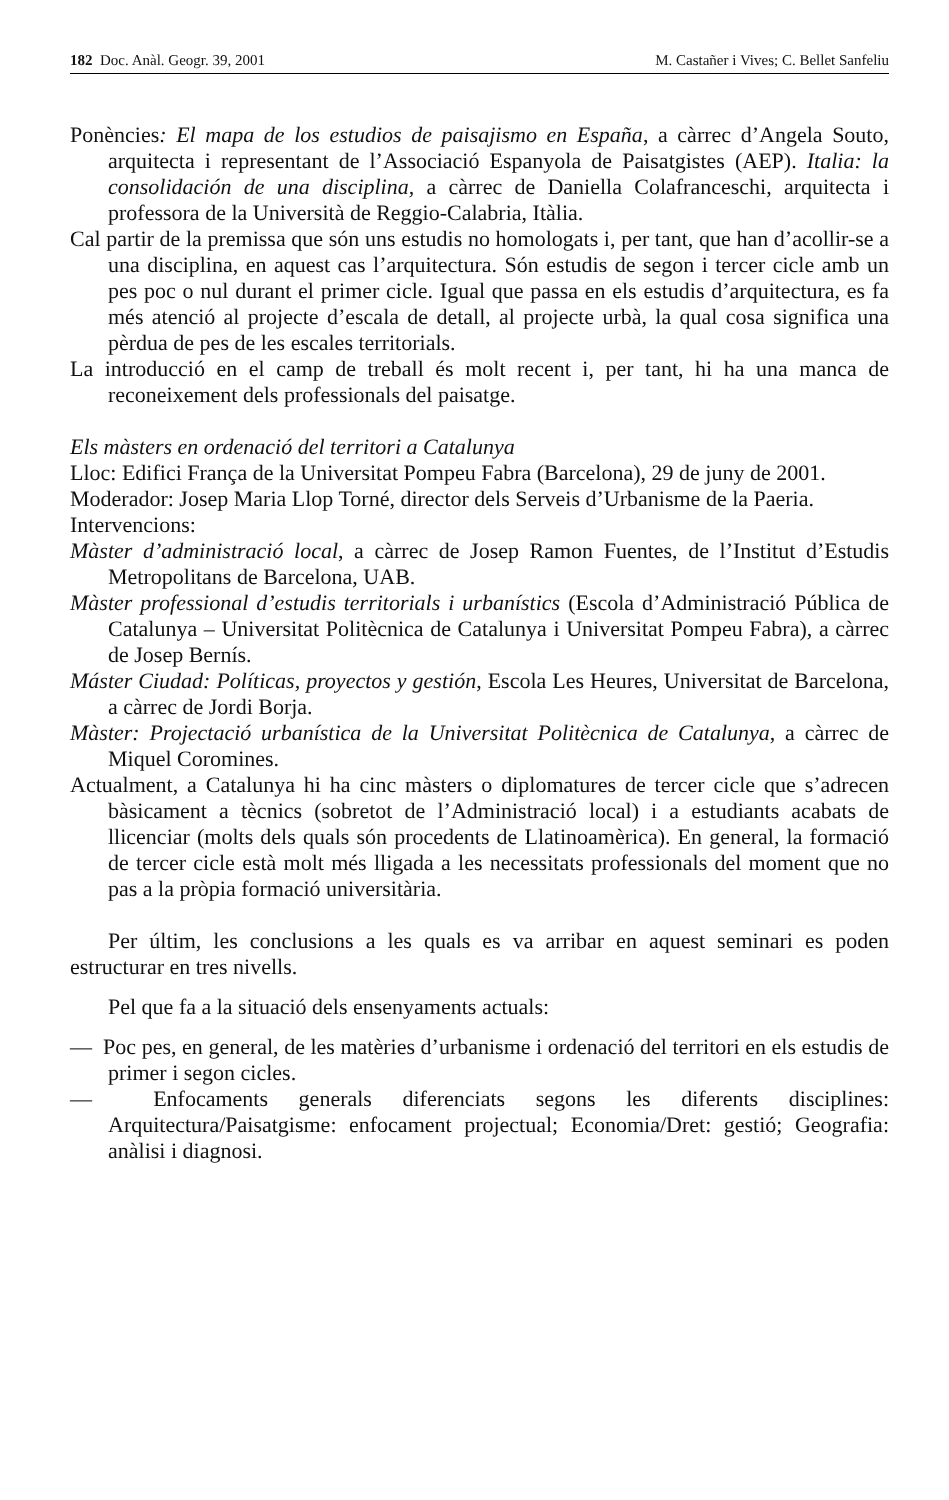182 Doc. Anàl. Geogr. 39, 2001 M. Castañer i Vives; C. Bellet Sanfeliu
Ponències: El mapa de los estudios de paisajismo en España, a càrrec d’Angela Souto, arquitecta i representant de l’Associació Espanyola de Paisatgistes (AEP). Italia: la consolidación de una disciplina, a càrrec de Daniella Colafranceschi, arquitecta i professora de la Università de Reggio-Calabria, Itàlia.
Cal partir de la premissa que són uns estudis no homologats i, per tant, que han d’acollir-se a una disciplina, en aquest cas l’arquitectura. Són estudis de segon i tercer cicle amb un pes poc o nul durant el primer cicle. Igual que passa en els estudis d’arquitectura, es fa més atenció al projecte d’escala de detall, al projecte urbà, la qual cosa significa una pèrdua de pes de les escales territorials.
La introducció en el camp de treball és molt recent i, per tant, hi ha una manca de reconeixement dels professionals del paisatge.
Els màsters en ordenació del territori a Catalunya
Lloc: Edifici França de la Universitat Pompeu Fabra (Barcelona), 29 de juny de 2001.
Moderador: Josep Maria Llop Torné, director dels Serveis d’Urbanisme de la Paeria.
Intervencions:
Màster d’administració local, a càrrec de Josep Ramon Fuentes, de l’Institut d’Estudis Metropolitans de Barcelona, UAB.
Màster professional d’estudis territorials i urbanístics (Escola d’Administració Pública de Catalunya – Universitat Politècnica de Catalunya i Universitat Pompeu Fabra), a càrrec de Josep Bernís.
Máster Ciudad: Políticas, proyectos y gestión, Escola Les Heures, Universitat de Barcelona, a càrrec de Jordi Borja.
Màster: Projectació urbanística de la Universitat Politècnica de Catalunya, a càrrec de Miquel Coromines.
Actualment, a Catalunya hi ha cinc màsters o diplomatures de tercer cicle que s’adrecen bàsicament a tècnics (sobretot de l’Administració local) i a estudiants acabats de llicenciar (molts dels quals són procedents de Llatinoamèrica). En general, la formació de tercer cicle està molt més lligada a les necessitats professionals del moment que no pas a la pròpia formació universitària.
Per últim, les conclusions a les quals es va arribar en aquest seminari es poden estructurar en tres nivells.
Pel que fa a la situació dels ensenyaments actuals:
— Poc pes, en general, de les matèries d’urbanisme i ordenació del territori en els estudis de primer i segon cicles.
— Enfocaments generals diferenciats segons les diferents disciplines: Arquitectura/Paisatgisme: enfocament projectual; Economia/Dret: gestió; Geografia: anàlisi i diagnosi.